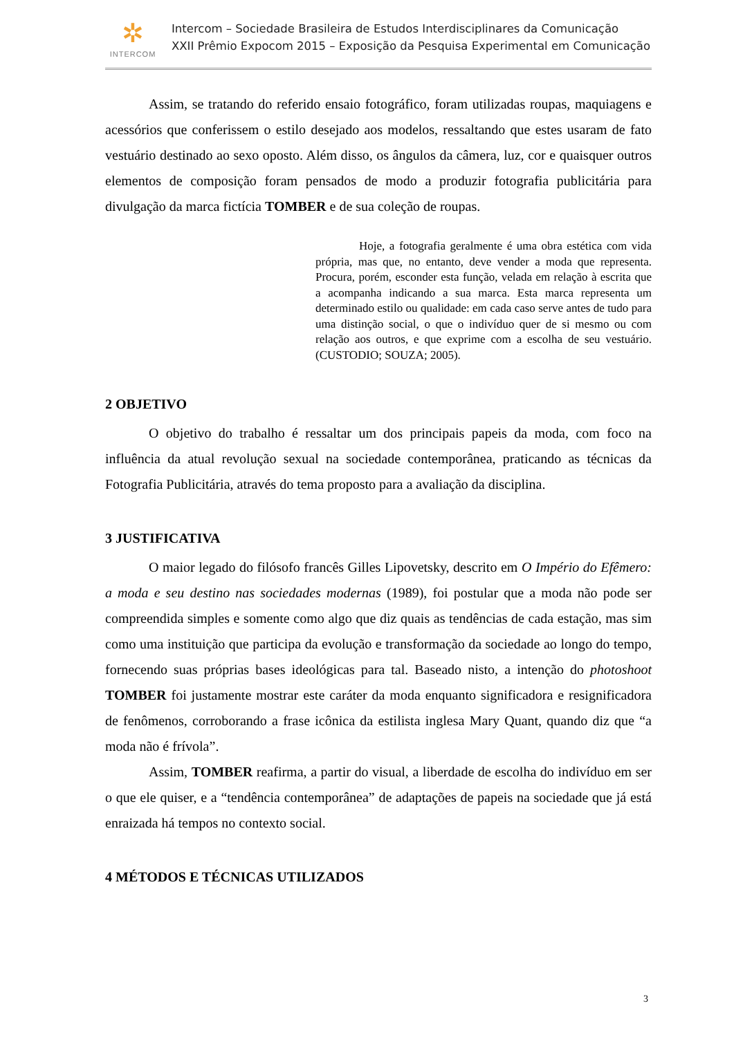✲
INTERCOM
Intercom – Sociedade Brasileira de Estudos Interdisciplinares da Comunicação
XXII Prêmio Expocom 2015 – Exposição da Pesquisa Experimental em Comunicação
Assim, se tratando do referido ensaio fotográfico, foram utilizadas roupas, maquiagens e acessórios que conferissem o estilo desejado aos modelos, ressaltando que estes usaram de fato vestuário destinado ao sexo oposto. Além disso, os ângulos da câmera, luz, cor e quaisquer outros elementos de composição foram pensados de modo a produzir fotografia publicitária para divulgação da marca fictícia TOMBER e de sua coleção de roupas.
Hoje, a fotografia geralmente é uma obra estética com vida própria, mas que, no entanto, deve vender a moda que representa. Procura, porém, esconder esta função, velada em relação à escrita que a acompanha indicando a sua marca. Esta marca representa um determinado estilo ou qualidade: em cada caso serve antes de tudo para uma distinção social, o que o indivíduo quer de si mesmo ou com relação aos outros, e que exprime com a escolha de seu vestuário. (CUSTODIO; SOUZA; 2005).
2 OBJETIVO
O objetivo do trabalho é ressaltar um dos principais papeis da moda, com foco na influência da atual revolução sexual na sociedade contemporânea, praticando as técnicas da Fotografia Publicitária, através do tema proposto para a avaliação da disciplina.
3 JUSTIFICATIVA
O maior legado do filósofo francês Gilles Lipovetsky, descrito em O Império do Efêmero: a moda e seu destino nas sociedades modernas (1989), foi postular que a moda não pode ser compreendida simples e somente como algo que diz quais as tendências de cada estação, mas sim como uma instituição que participa da evolução e transformação da sociedade ao longo do tempo, fornecendo suas próprias bases ideológicas para tal. Baseado nisto, a intenção do photoshoot TOMBER foi justamente mostrar este caráter da moda enquanto significadora e resignificadora de fenômenos, corroborando a frase icônica da estilista inglesa Mary Quant, quando diz que “a moda não é frívola”.
Assim, TOMBER reafirma, a partir do visual, a liberdade de escolha do indivíduo em ser o que ele quiser, e a “tendência contemporânea” de adaptações de papeis na sociedade que já está enraizada há tempos no contexto social.
4 MÉTODOS E TÉCNICAS UTILIZADOS
3